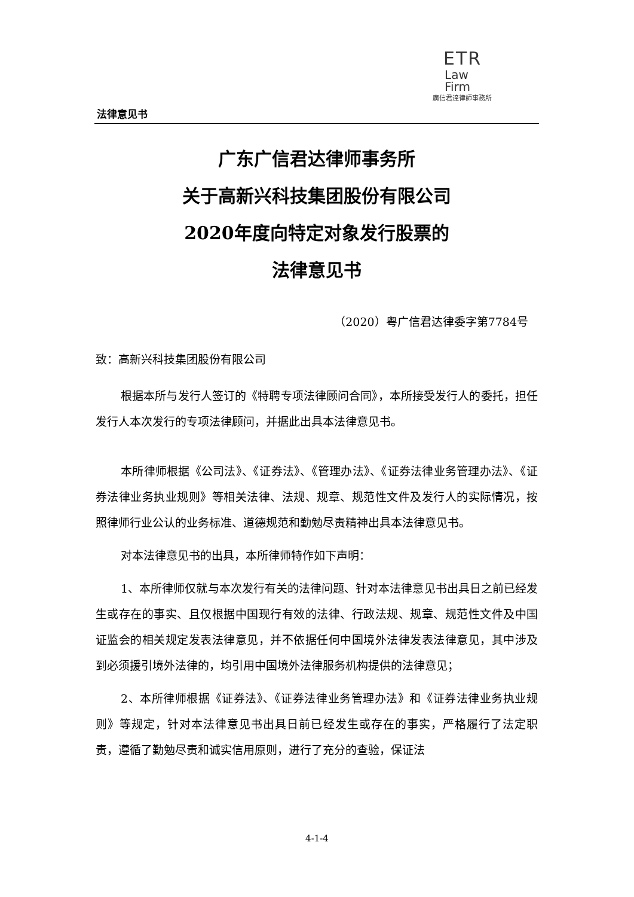ETR
Law
Firm
廣信君達律師事務所
法律意见书
广东广信君达律师事务所
关于高新兴科技集团股份有限公司
2020年度向特定对象发行股票的
法律意见书
（2020）粤广信君达律委字第7784号
致：高新兴科技集团股份有限公司
根据本所与发行人签订的《特聘专项法律顾问合同》，本所接受发行人的委托，担任发行人本次发行的专项法律顾问，并据此出具本法律意见书。
本所律师根据《公司法》、《证券法》、《管理办法》、《证券法律业务管理办法》、《证券法律业务执业规则》等相关法律、法规、规章、规范性文件及发行人的实际情况，按照律师行业公认的业务标准、道德规范和勤勉尽责精神出具本法律意见书。
对本法律意见书的出具，本所律师特作如下声明：
1、本所律师仅就与本次发行有关的法律问题、针对本法律意见书出具日之前已经发生或存在的事实、且仅根据中国现行有效的法律、行政法规、规章、规范性文件及中国证监会的相关规定发表法律意见，并不依据任何中国境外法律发表法律意见，其中涉及到必须援引境外法律的，均引用中国境外法律服务机构提供的法律意见；
2、本所律师根据《证券法》、《证券法律业务管理办法》和《证券法律业务执业规则》等规定，针对本法律意见书出具日前已经发生或存在的事实，严格履行了法定职责，遵循了勤勉尽责和诚实信用原则，进行了充分的查验，保证法
4-1-4